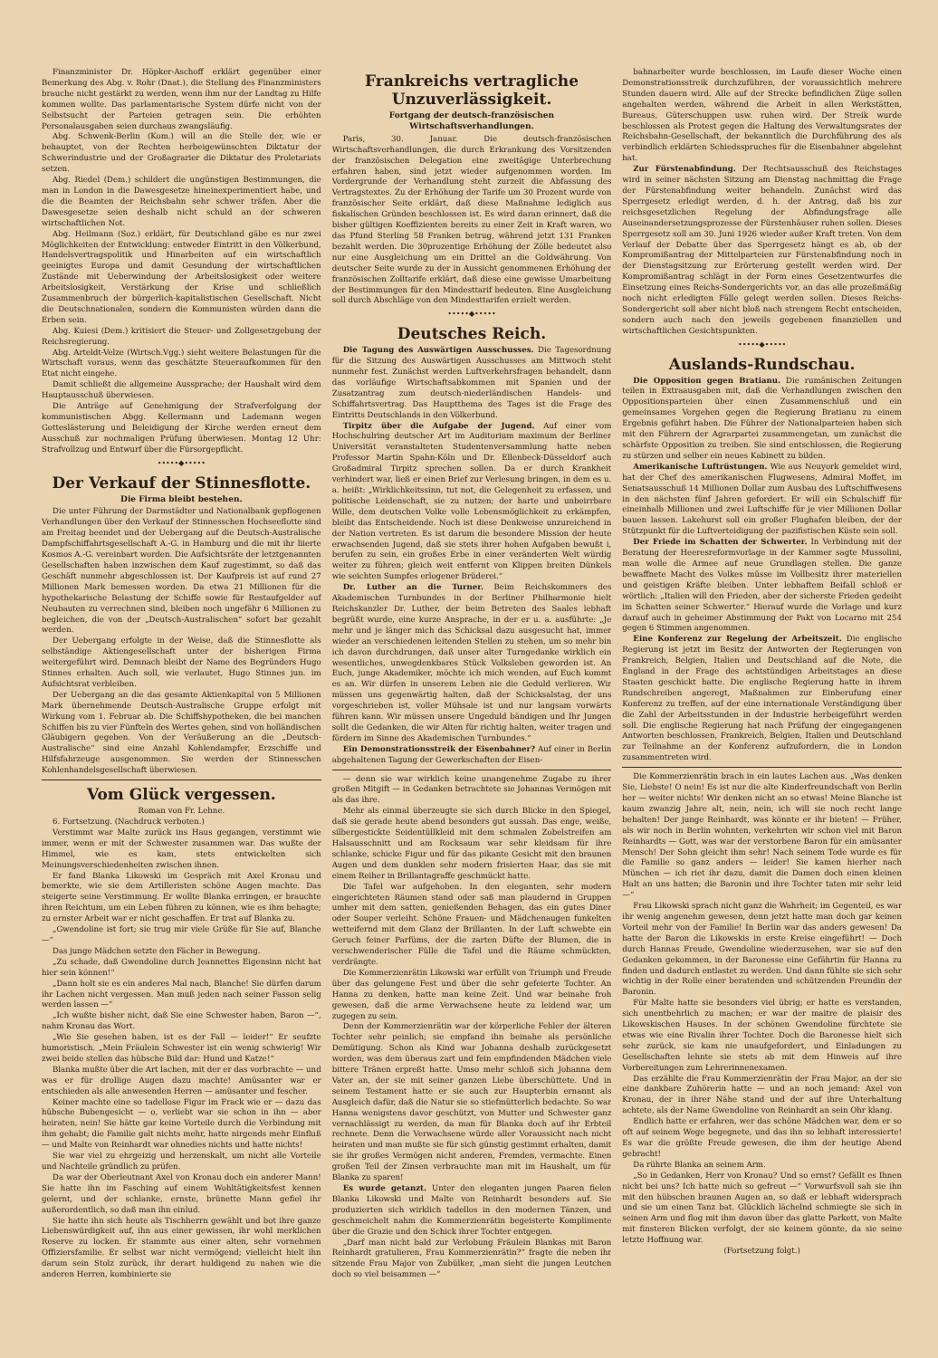Finanzminister Dr. Höpker-Aschoff erklärt gegenüber einer Bemerkung des Abg. v. Rohr (Dnat.), die Stellung des Finanzministers brauche nicht gestärkt zu werden, wenn ihm nur der Landtag zu Hilfe kommen wollte. Das parlamentarische System dürfe nicht von der Selbstsucht der Parteien getragen sein. Die erhöhten Personalausgaben seien durchaus zwangsläufig.
Abg. Schwenk-Berlin (Kom.) will an die Stelle der, wie er behauptet, von der Rechten herbeigewünschten Diktatur der Schwerindustrie und der Großagrarier die Diktatur des Proletariats setzen.
Abg. Riedel (Dem.) schildert die ungünstigen Bestimmungen, die man in London in die Dawesgesetze hineinexperimentiert habe, und die die Beamten der Reichsbahn sehr schwer träfen. Aber die Dawesgesetze seien deshalb nicht schuld an der schweren wirtschaftlichen Not.
Abg. Heilmann (Soz.) erklärt, für Deutschland gäbe es nur zwei Möglichkeiten der Entwicklung: entweder Eintritt in den Völkerbund, Handelsvertragspolitik und Hinarbeiten auf ein wirtschaftlich geeinigtes Europa und damit Gesundung der wirtschaftlichen Zustände mit Ueberwindung der Arbeitslosigkeit oder weitere Arbeitslosigkeit, Verstärkung der Krise und schließlich Zusammenbruch der bürgerlich-kapitalistischen Gesellschaft. Nicht die Deutschnationalen, sondern die Kommunisten würden dann die Erben sein.
Abg. Kuiesi (Dem.) kritisiert die Steuer- und Zollgesetzgebung der Reichsregierung.
Abg. Arteldt-Velze (Wirtsch.Vgg.) sieht weitere Belastungen für die Wirtschaft voraus, wenn das geschätzte Steueraufkommen für den Etat nicht eingehe.
Damit schließt die allgemeine Aussprache; der Haushalt wird dem Hauptausschuß überwiesen.
Die Anträge auf Genehmigung der Strafverfolgung der kommunistischen Abgg. Kellermann und Lademann wegen Gotteslästerung und Beleidigung der Kirche werden erneut dem Ausschuß zur nochmaligen Prüfung überwiesen. Montag 12 Uhr: Strafvollzug und Entwurf über die Fürsorgepflicht.
•••••◆•••••
Der Verkauf der Stinnesflotte.
Die Firma bleibt bestehen.
Die unter Führung der Darmstädter und Nationalbank gepflogenen Verhandlungen über den Verkauf der Stinnesschen Hochseeflotte sind am Freitag beendet und der Uebergang auf die Deutsch-Australische Dampfschiffahrtsgesellschaft A.-G. in Hamburg und die mit ihr liierte Kosmos A.-G. vereinbart worden. Die Aufsichtsräte der letztgenannten Gesellschaften haben inzwischen dem Kauf zugestimmt, so daß das Geschäft nunmehr abgeschlossen ist. Der Kaufpreis ist auf rund 27 Millionen Mark bemessen worden. Da etwa 21 Millionen für die hypothekarische Belastung der Schiffe sowie für Restaufgelder auf Neubauten zu verrechnen sind, bleiben noch ungefähr 6 Millionen zu begleichen, die von der „Deutsch-Australischen“ sofort bar gezahlt werden.
Der Uebergang erfolgte in der Weise, daß die Stinnesflotte als selbständige Aktiengesellschaft unter der bisherigen Firma weitergeführt wird. Demnach bleibt der Name des Begründers Hugo Stinnes erhalten. Auch soll, wie verlautet, Hugo Stinnes jun. im Aufsichtsrat verbleiben.
Der Uebergang an die das gesamte Aktienkapital von 5 Millionen Mark übernehmende Deutsch-Australische Gruppe erfolgt mit Wirkung vom 1. Februar ab. Die Schiffshypotheken, die bei manchen Schiffen bis zu vier Fünfteln des Wertes gehen, sind von holländischen Gläubigern gegeben. Von der Veräußerung an die „Deutsch-Australische“ sind eine Anzahl Kohlendampfer, Erzschiffe und Hilfsfahrzeuge ausgenommen. Sie werden der Stinnesschen Kohlenhandelsgesellschaft überwiesen.
Vom Glück vergessen.
Roman von Fr. Lehne.
6. Fortsetzung. (Nachdruck verboten.)
Verstimmt war Malte zurück ins Haus gegangen, verstimmt wie immer, wenn er mit der Schwester zusammen war. Das wußte der Himmel, wie es kam, stets entwickelten sich Meinungsverschiedenheiten zwischen ihnen.
Er fand Blanka Likowski im Gespräch mit Axel Kronau und bemerkte, wie sie dem Artilleristen schöne Augen machte. Das steigerte seine Verstimmung. Er wollte Blanka erringen, er brauchte ihren Reichtum, um ein Leben führen zu können, wie es ihm behagte; zu ernster Arbeit war er nicht geschaffen. Er trat auf Blanka zu.
„Gwendoline ist fort; sie trug mir viele Grüße für Sie auf, Blanche —“
Das junge Mädchen setzte den Fächer in Bewegung.
„Zu schade, daß Gwendoline durch Jeannettes Eigensinn nicht hat hier sein können!“
„Dann holt sie es ein anderes Mal nach, Blanche! Sie dürfen darum ihr Lachen nicht vergessen. Man muß jeden nach seiner Fasson selig werden lassen —“
„Ich wußte bisher nicht, daß Sie eine Schwester haben, Baron —“, nahm Kronau das Wort.
„Wie Sie gesehen haben, ist es der Fall — leider!“ Er seufzte humoristisch. „Mein Fräulein Schwester ist ein wenig schwierig! Wir zwei beide stellen das hübsche Bild dar: Hund und Katze!“
Blanka mußte über die Art lachen, mit der er das vorbrachte — und was er für drollige Augen dazu machte! Amüsanter war er entschieden als alle anwesenden Herren — amüsanter und fescher.
Keiner machte eine so tadellose Figur im Frack wie er — dazu das hübsche Bubengesicht — o, verliebt war sie schon in ihn — aber heiraten, nein! Sie hätte gar keine Vorteile durch die Verbindung mit ihm gehabt; die Familie galt nichts mehr, hatte nirgends mehr Einfluß — und Malte von Reinhardt war ohnedies nichts und hatte nichts!
Sie war viel zu ehrgeizig und herzenskalt, um nicht alle Vorteile und Nachteile gründlich zu prüfen.
Da war der Oberleutnant Axel von Kronau doch ein anderer Mann! Sie hatte ihn im Fasching auf einem Wohltätigkeitsfest kennen gelernt, und der schlanke, ernste, brünette Mann gefiel ihr außerordentlich, so daß man ihn einlud.
Sie hatte ihn sich heute als Tischherrn gewählt und bot ihre ganze Liebenswürdigkeit auf, ihn aus einer gewissen, ihr wohl merklichen Reserve zu locken. Er stammte aus einer alten, sehr vornehmen Offiziersfamilie. Er selbst war nicht vermögend; vielleicht hielt ihn darum sein Stolz zurück, ihr derart huldigend zu nahen wie die anderen Herren, kombinierte sie
Frankreichs vertragliche Unzuverlässigkeit.
Fortgang der deutsch-französischen Wirtschaftsverhandlungen.
Paris, 30. Januar. Die deutsch-französischen Wirtschaftsverhandlungen, die durch Erkrankung des Vorsitzenden der französischen Delegation eine zweitägige Unterbrechung erfahren haben, sind jetzt wieder aufgenommen worden. Im Vordergrunde der Verhandlung steht zurzeit die Abfassung des Vertragstextes. Zu der Erhöhung der Tarife um 30 Prozent wurde von französischer Seite erklärt, daß diese Maßnahme lediglich aus fiskalischen Gründen beschlossen ist. Es wird daran erinnert, daß die bisher gültigen Koeffizienten bereits zu einer Zeit in Kraft waren, wo das Pfund Sterling 58 Franken betrug, während jetzt 131 Franken bezahlt werden. Die 30prozentige Erhöhung der Zölle bedeutet also nur eine Ausgleichung um ein Drittel an die Goldwährung. Von deutscher Seite wurde zu der in Aussicht genommenen Erhöhung der französischen Zolltarife erklärt, daß diese eine gewisse Umarbeitung der Bestimmungen für den Mindesttarif bedeuten. Eine Ausgleichung soll durch Abschläge von den Mindesttarifen erzielt werden.
•••••◆•••••
Deutsches Reich.
Die Tagung des Auswärtigen Ausschusses. Die Tagesordnung für die Sitzung des Auswärtigen Ausschusses am Mittwoch steht nunmehr fest. Zunächst werden Luftverkehrsfragen behandelt, dann das vorläufige Wirtschaftsabkommen mit Spanien und der Zusatzantrag zum deutsch-niederländischen Handels- und Schiffahrtsvertrag. Das Hauptthema des Tages ist die Frage des Eintritts Deutschlands in den Völkerbund.
Tirpitz über die Aufgabe der Jugend. Auf einer vom Hochschulring deutscher Art im Auditorium maximum der Berliner Universität veranstalteten Studentenversammlung hatte neben Professor Martin Spahn-Köln und Dr. Ellenbeck-Düsseldorf auch Großadmiral Tirpitz sprechen sollen. Da er durch Krankheit verhindert war, ließ er einen Brief zur Verlesung bringen, in dem es u. a. heißt: „Wirklichkeitssinn, tut not, die Gelegenheit zu erfassen, und politische Leidenschaft, sie zu nutzen; der harte und unbeirrbare Wille, dem deutschen Volke volle Lebensmöglichkeit zu erkämpfen, bleibt das Entscheidende. Noch ist diese Denkweise unzureichend in der Nation vertreten. Es ist darum die besondere Mission der heute erwachsenden Jugend, daß sie stets ihrer hohen Aufgaben bewußt i, berufen zu sein, ein großes Erbe in einer veränderten Welt würdig weiter zu führen; gleich weit entfernt von Klippen breiten Dünkels wie seichten Sumpfes erlogener Brüderei.“
Dr. Luther an die Turner. Beim Reichskommers des Akademischen Turnbundes in der Berliner Philharmonie hielt Reichskanzler Dr. Luther, der beim Betreten des Saales lebhaft begrüßt wurde, eine kurze Ansprache, in der er u. a. ausführte: „Je mehr und je länger mich das Schicksal dazu ausgesucht hat, immer wieder an verschiedenen leitenden Stellen zu stehen, um so mehr bin ich davon durchdrungen, daß unser alter Turngedanke wirklich ein wesentliches, unwegdenkbares Stück Volksleben geworden ist. An Euch, junge Akademiker, möchte ich mich wenden, auf Euch kommt es an. Wir dürfen in unserem Leben nie die Geduld verlieren. Wir müssen uns gegenwärtig halten, daß der Schicksalstag, der uns vorgeschrieben ist, voller Mühsale ist und nur langsam vorwärts führen kann. Wir müssen unsere Ungeduld bändigen und Ihr Jungen sollt die Gedanken, die wir Alten für richtig halten, weiter tragen und fördern im Sinne des Akademischen Turnbundes.“
Ein Demonstrationsstreik der Eisenbahner? Auf einer in Berlin abgehaltenen Tagung der Gewerkschaften der Eisen-
— denn sie war wirklich keine unangenehme Zugabe zu ihrer großen Mitgift — in Gedanken betrachtete sie Johannas Vermögen mit als das ihre.
Mehr als einmal überzeugte sie sich durch Blicke in den Spiegel, daß sie gerade heute abend besonders gut aussah. Das enge, weiße, silbergestickte Seidentüllkleid mit dem schmalen Zobelstreifen am Halsausschnitt und am Rocksaum war sehr kleidsam für ihre schlanke, schicke Figur und für das pikante Gesicht mit den braunen Augen und dem dunklen sehr modern frisierten Haar, das sie mit einem Reiher in Brillantagraffe geschmückt hatte.
Die Tafel war aufgehoben. In den eleganten, sehr modern eingerichteten Räumen stand oder saß man plaudernd in Gruppen umher mit dem satten, genießenden Behagen, das ein gutes Diner oder Souper verleiht. Schöne Frauen- und Mädchenaugen funkelten wetteifernd mit dem Glanz der Brillanten. In der Luft schwebte ein Geruch feiner Parfüms, der die zarten Düfte der Blumen, die in verschwenderischer Fülle die Tafel und die Räume schmückten, verdrängte.
Die Kommerzienrätin Likowski war erfüllt von Triumph und Freude über das gelungene Fest und über die sehr gefeierte Tochter. An Hanna zu denken, hatte man keine Zeit. Und war beinahe froh gewesen, daß die arme Verwachsene heute zu leidend war, um zugegen zu sein.
Denn der Kommerzienrätin war der körperliche Fehler der älteren Tochter sehr peinlich; sie empfand ihn beinahe als persönliche Demütigung. Schon als Kind war Johanna deshalb zurückgesetzt worden, was dem überaus zart und fein empfindenden Mädchen viele bittere Tränen erpreßt hatte. Umso mehr schloß sich Johanna dem Vater an, der sie mit seiner ganzen Liebe überschüttete. Und in seinem Testament hatte er sie auch zur Haupterbin ernannt als Ausgleich dafür, daß die Natur sie so stiefmütterlich bedachte. So war Hanna wenigstens davor geschützt, von Mutter und Schwester ganz vernachlässigt zu werden, da man für Blanka doch auf ihr Erbteil rechnete. Denn die Verwachsene würde aller Voraussicht nach nicht heiraten und man mußte sie für sich günstig gestimmt erhalten, damit sie ihr großes Vermögen nicht anderen, Fremden, vermachte. Einen großen Teil der Zinsen verbrauchte man mit im Haushalt, um für Blanka zu sparen!
Es wurde getanzt. Unter den eleganten jungen Paaren fielen Blanka Likowski und Malte von Reinhardt besonders auf. Sie produzierten sich wirklich tadellos in den modernen Tänzen, und geschmeichelt nahm die Kommerzienrätin begeisterte Komplimente über die Grazie und den Schick ihrer Tochter entgegen.
„Darf man nicht bald zur Verlobung Fräulein Blankas mit Baron Reinhardt gratulieren, Frau Kommerzienrätin?“ fragte die neben ihr sitzende Frau Major von Zubülker, „man sieht die jungen Leutchen doch so viel beisammen —“
bahnarbeiter wurde beschlossen, im Laufe dieser Woche einen Demonstrationsstreik durchzuführen, der voraussichtlich mehrere Stunden dauern wird. Alle auf der Strecke befindlichen Züge sollen angehalten werden, während die Arbeit in allen Werkstätten, Bureaus, Güterschuppen usw. ruhen wird. Der Streik wurde beschlossen als Protest gegen die Haltung des Verwaltungsrates der Reichsbahn-Gesellschaft, der bekanntlich die Durchführung des als verbindlich erklärten Schiedsspruches für die Eisenbahner abgelehnt hat.
Zur Fürstenabfindung. Der Rechtsausschuß des Reichstages wird in seiner nächsten Sitzung am Dienstag nachmittag die Frage der Fürstenabfindung weiter behandeln. Zunächst wird das Sperrgesetz erledigt werden, d. h. der Antrag, daß bis zur reichsgesetzlichen Regelung der Abfindungsfrage alle Auseinandersetzungsprozesse der Fürstenhäuser ruhen sollen. Dieses Sperrgesetz soll am 30. Juni 1926 wieder außer Kraft treten. Von dem Verlauf der Debatte über das Sperrgesetz hängt es ab, ob der Kompromißantrag der Mittelparteien zur Fürstenabfindung noch in der Dienstagsitzung zur Erörterung gestellt werden wird. Der Kompromißantrag schlägt in der Form eines Gesetzentwurfes die Einsetzung eines Reichs-Sondergerichts vor, an das alle prozeßmäßig noch nicht erledigten Fälle gelegt werden sollen. Dieses Reichs-Sondergericht soll aber nicht bloß nach strengem Recht entscheiden, sondern auch nach den jeweils gegebenen finanziellen und wirtschaftlichen Gesichtspunkten.
•••••◆•••••
Auslands-Rundschau.
Die Opposition gegen Bratianu. Die rumänischen Zeitungen teilen in Extraausgaben mit, daß die Verhandlungen zwischen den Oppositionsparteien über einen Zusammenschluß und ein gemeinsames Vorgehen gegen die Regierung Bratianu zu einem Ergebnis geführt haben. Die Führer der Nationalparteien haben sich mit den Führern der Agrarpartei zusammengetan, um zunächst die schärfste Opposition zu treiben. Sie sind entschlossen, die Regierung zu stürzen und selber ein neues Kabinett zu bilden.
Amerikanische Luftrüstungen. Wie aus Neuyork gemeldet wird, hat der Chef des amerikanischen Flugwesens, Admiral Moffet, im Senatsausschuß 14 Millionen Dollar zum Ausbau des Luftschiffwesens in den nächsten fünf Jahren gefordert. Er will ein Schulschiff für eineinhalb Millionen und zwei Luftschiffe für je vier Millionen Dollar bauen lassen. Lakehurst soll ein großer Flughafen bleiben, der der Stützpunkt für die Luftverteidigung der pazifistischen Küste sein soll.
Der Friede im Schatten der Schwerter. In Verbindung mit der Beratung der Heeresreformvorlage in der Kammer sagte Mussolini, man wolle die Armee auf neue Grundlagen stellen. Die ganze bewaffnete Macht des Volkes müsse im Vollbesitz ihrer materiellen und geistigen Kräfte bleiben. Unter lebhaftem Beifall schloß er wörtlich: „Italien will den Frieden, aber der sicherste Frieden gedeiht im Schatten seiner Schwerter.“ Hierauf wurde die Vorlage und kurz darauf auch in geheimer Abstimmung der Pakt von Locarno mit 254 gegen 6 Stimmen angenommen.
Eine Konferenz zur Regelung der Arbeitszeit. Die englische Regierung ist jetzt im Besitz der Antworten der Regierungen von Frankreich, Belgien, Italien und Deutschland auf die Note, die England in der Frage des achtstündigen Arbeitstages an diese Staaten geschickt hatte. Die englische Regierung hatte in ihrem Rundschreiben angeregt, Maßnahmen zur Einberufung einer Konferenz zu treffen, auf der eine internationale Verständigung über die Zahl der Arbeitsstunden in der Industrie herbeigeführt werden soll. Die englische Regierung hat nach Prüfung der eingegangenen Antworten beschlossen, Frankreich, Belgien, Italien und Deutschland zur Teilnahme an der Konferenz aufzufordern, die in London zusammentreten wird.
Die Kommerzienrätin brach in ein lautes Lachen aus. „Was denken Sie, Liebste! O nein! Es ist nur die alte Kinderfreundschaft von Berlin her — weiter nichts! Wir denken nicht an so etwas! Meine Blanche ist kaum zwanzig Jahre alt, nein, nein, ich will sie noch recht lange behalten! Der junge Reinhardt, was könnte er ihr bieten! — Früher, als wir noch in Berlin wohnten, verkehrten wir schon viel mit Baron Reinhardts — Gott, was war der verstorbene Baron für ein amüsanter Mensch! Der Sohn gleicht ihm sehr! Nach seinem Tode wurde es für die Familie so ganz anders — leider! Sie kamen hierher nach München — ich riet ihr dazu, damit die Damen doch einen kleinen Halt an uns hatten; die Baronin und ihre Tochter taten mir sehr leid —“
Frau Likowski sprach nicht ganz die Wahrheit; im Gegenteil, es war ihr wenig angenehm gewesen, denn jetzt hatte man doch gar keinen Vorteil mehr von der Familie! In Berlin war das anders gewesen! Da hatte der Baron die Likowskis in erste Kreise eingeführt! — Doch durch Hannas Freude, Gwendoline wiederzusehen, war sie auf den Gedanken gekommen, in der Baronesse eine Gefährtin für Hanna zu finden und dadurch entlastet zu werden. Und dann fühlte sie sich sehr wichtig in der Rolle einer beratenden und schützenden Freundin der Baronin.
Für Malte hatte sie besonders viel übrig; er hatte es verstanden, sich unentbehrlich zu machen; er war der maitre de plaisir des Likowskischen Hauses. In der schönen Gwendoline fürchtete sie etwas wie eine Rivalin ihrer Tochter. Doch die Baronesse hielt sich sehr zurück, sie kam nie unaufgefordert, und Einladungen zu Gesellschaften lehnte sie stets ab mit dem Hinweis auf ihre Vorbereitungen zum Lehrerinnenexamen.
Das erzählte die Frau Kommerzienrätin der Frau Major, an der sie eine dankbare Zuhörerin hatte — und an noch jemand: Axel von Kronau, der in ihrer Nähe stand und der auf ihre Unterhaltung achtete, als der Name Gwendoline von Reinhardt an sein Ohr klang.
Endlich hatte er erfahren, wer das schöne Mädchen war, dem er so oft auf seinem Wege begegnete, und das ihn so lebhaft interessierte! Es war die größte Freude gewesen, die ihm der heutige Abend gebracht!
Da rührte Blanka an seinem Arm.
„So in Gedanken, Herr von Kronau? Und so ernst? Gefällt es Ihnen nicht bei uns? Ich hatte mich so gefreut —“ Vorwurfsvoll sah sie ihn mit den hübschen braunen Augen an, so daß er lebhaft widersprach und sie um einen Tanz bat. Glücklich lächelnd schmiegte sie sich in seinen Arm und flog mit ihm davon über das glatte Parkett, von Malte mit finsteren Blicken verfolgt, der sie keinem gönnte, da sie seine letzte Hoffnung war.
(Fortsetzung folgt.)